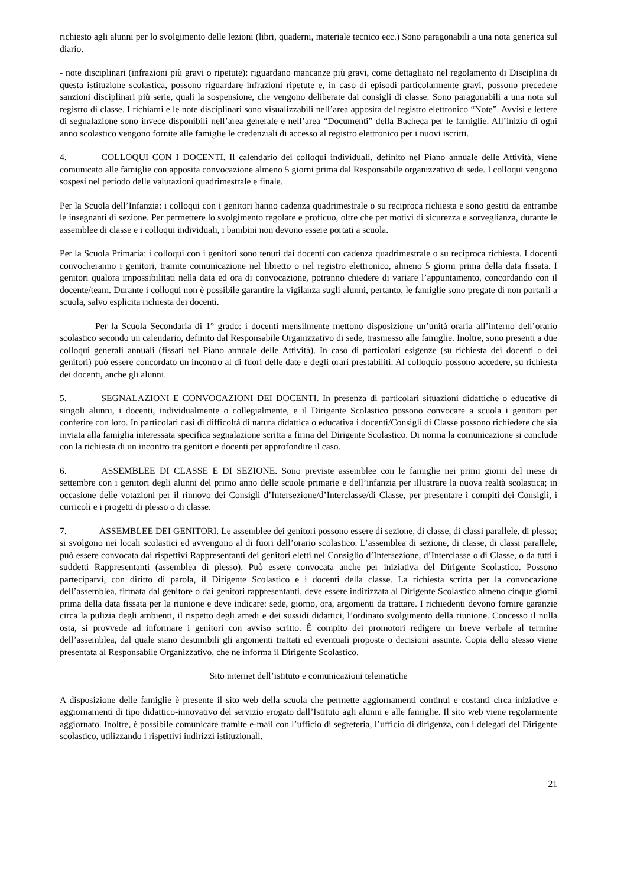richiesto agli alunni per lo svolgimento delle lezioni (libri, quaderni, materiale tecnico ecc.) Sono paragonabili a una nota generica sul diario.
- note disciplinari (infrazioni più gravi o ripetute): riguardano mancanze più gravi, come dettagliato nel regolamento di Disciplina di questa istituzione scolastica, possono riguardare infrazioni ripetute e, in caso di episodi particolarmente gravi, possono precedere sanzioni disciplinari più serie, quali la sospensione, che vengono deliberate dai consigli di classe. Sono paragonabili a una nota sul registro di classe. I richiami e le note disciplinari sono visualizzabili nell’area apposita del registro elettronico “Note”. Avvisi e lettere di segnalazione sono invece disponibili nell’area generale e nell’area “Documenti” della Bacheca per le famiglie. All’inizio di ogni anno scolastico vengono fornite alle famiglie le credenziali di accesso al registro elettronico per i nuovi iscritti.
4. COLLOQUI CON I DOCENTI. Il calendario dei colloqui individuali, definito nel Piano annuale delle Attività, viene comunicato alle famiglie con apposita convocazione almeno 5 giorni prima dal Responsabile organizzativo di sede. I colloqui vengono sospesi nel periodo delle valutazioni quadrimestrale e finale.
Per la Scuola dell’Infanzia: i colloqui con i genitori hanno cadenza quadrimestrale o su reciproca richiesta e sono gestiti da entrambe le insegnanti di sezione. Per permettere lo svolgimento regolare e proficuo, oltre che per motivi di sicurezza e sorveglianza, durante le assemblee di classe e i colloqui individuali, i bambini non devono essere portati a scuola.
Per la Scuola Primaria: i colloqui con i genitori sono tenuti dai docenti con cadenza quadrimestrale o su reciproca richiesta. I docenti convocheranno i genitori, tramite comunicazione nel libretto o nel registro elettronico, almeno 5 giorni prima della data fissata. I genitori qualora impossibilitati nella data ed ora di convocazione, potranno chiedere di variare l’appuntamento, concordando con il docente/team. Durante i colloqui non è possibile garantire la vigilanza sugli alunni, pertanto, le famiglie sono pregate di non portarli a scuola, salvo esplicita richiesta dei docenti.
Per la Scuola Secondaria di 1° grado: i docenti mensilmente mettono disposizione un’unità oraria all’interno dell’orario scolastico secondo un calendario, definito dal Responsabile Organizzativo di sede, trasmesso alle famiglie. Inoltre, sono presenti a due colloqui generali annuali (fissati nel Piano annuale delle Attività). In caso di particolari esigenze (su richiesta dei docenti o dei genitori) può essere concordato un incontro al di fuori delle date e degli orari prestabiliti. Al colloquio possono accedere, su richiesta dei docenti, anche gli alunni.
5. SEGNALAZIONI E CONVOCAZIONI DEI DOCENTI. In presenza di particolari situazioni didattiche o educative di singoli alunni, i docenti, individualmente o collegialmente, e il Dirigente Scolastico possono convocare a scuola i genitori per conferire con loro. In particolari casi di difficoltà di natura didattica o educativa i docenti/Consigli di Classe possono richiedere che sia inviata alla famiglia interessata specifica segnalazione scritta a firma del Dirigente Scolastico. Di norma la comunicazione si conclude con la richiesta di un incontro tra genitori e docenti per approfondire il caso.
6. ASSEMBLEE DI CLASSE E DI SEZIONE. Sono previste assemblee con le famiglie nei primi giorni del mese di settembre con i genitori degli alunni del primo anno delle scuole primarie e dell’infanzia per illustrare la nuova realtà scolastica; in occasione delle votazioni per il rinnovo dei Consigli d’Intersezione/d’Interclasse/di Classe, per presentare i compiti dei Consigli, i curricoli e i progetti di plesso o di classe.
7. ASSEMBLEE DEI GENITORI. Le assemblee dei genitori possono essere di sezione, di classe, di classi parallele, di plesso; si svolgono nei locali scolastici ed avvengono al di fuori dell’orario scolastico. L’assemblea di sezione, di classe, di classi parallele, può essere convocata dai rispettivi Rappresentanti dei genitori eletti nel Consiglio d’Intersezione, d’Interclasse o di Classe, o da tutti i suddetti Rappresentanti (assemblea di plesso). Può essere convocata anche per iniziativa del Dirigente Scolastico. Possono parteciparvi, con diritto di parola, il Dirigente Scolastico e i docenti della classe. La richiesta scritta per la convocazione dell’assemblea, firmata dal genitore o dai genitori rappresentanti, deve essere indirizzata al Dirigente Scolastico almeno cinque giorni prima della data fissata per la riunione e deve indicare: sede, giorno, ora, argomenti da trattare. I richiedenti devono fornire garanzie circa la pulizia degli ambienti, il rispetto degli arredi e dei sussidi didattici, l’ordinato svolgimento della riunione. Concesso il nulla osta, si provvede ad informare i genitori con avviso scritto. È compito dei promotori redigere un breve verbale al termine dell’assemblea, dal quale siano desumibili gli argomenti trattati ed eventuali proposte o decisioni assunte. Copia dello stesso viene presentata al Responsabile Organizzativo, che ne informa il Dirigente Scolastico.
Sito internet dell’istituto e comunicazioni telematiche
A disposizione delle famiglie è presente il sito web della scuola che permette aggiornamenti continui e costanti circa iniziative e aggiornamenti di tipo didattico-innovativo del servizio erogato dall’Istituto agli alunni e alle famiglie. Il sito web viene regolarmente aggiornato. Inoltre, è possibile comunicare tramite e-mail con l’ufficio di segreteria, l’ufficio di dirigenza, con i delegati del Dirigente scolastico, utilizzando i rispettivi indirizzi istituzionali.
21